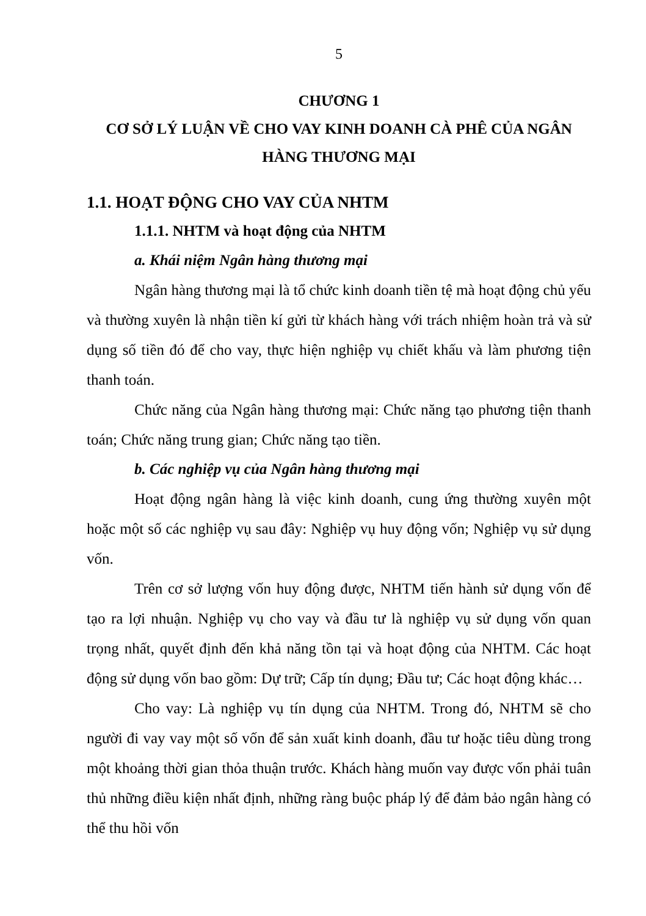5
CHƯƠNG 1
CƠ SỞ LÝ LUẬN VỀ CHO VAY KINH DOANH CÀ PHÊ CỦA NGÂN HÀNG THƯƠNG MẠI
1.1. HOẠT ĐỘNG CHO VAY CỦA NHTM
1.1.1. NHTM và hoạt động của NHTM
a. Khái niệm Ngân hàng thương mại
Ngân hàng thương mại là tổ chức kinh doanh tiền tệ mà hoạt động chủ yếu và thường xuyên là nhận tiền kí gửi từ khách hàng với trách nhiệm hoàn trả và sử dụng số tiền đó để cho vay, thực hiện nghiệp vụ chiết khấu và làm phương tiện thanh toán.
Chức năng của Ngân hàng thương mại: Chức năng tạo phương tiện thanh toán; Chức năng trung gian; Chức năng tạo tiền.
b. Các nghiệp vụ của Ngân hàng thương mại
Hoạt động ngân hàng là việc kinh doanh, cung ứng thường xuyên một hoặc một số các nghiệp vụ sau đây: Nghiệp vụ huy động vốn; Nghiệp vụ sử dụng vốn.
Trên cơ sở lượng vốn huy động được, NHTM tiến hành sử dụng vốn để tạo ra lợi nhuận. Nghiệp vụ cho vay và đầu tư là nghiệp vụ sử dụng vốn quan trọng nhất, quyết định đến khả năng tồn tại và hoạt động của NHTM. Các hoạt động sử dụng vốn bao gồm: Dự trữ; Cấp tín dụng; Đầu tư; Các hoạt động khác…
Cho vay: Là nghiệp vụ tín dụng của NHTM. Trong đó, NHTM sẽ cho người đi vay vay một số vốn để sản xuất kinh doanh, đầu tư hoặc tiêu dùng trong một khoảng thời gian thỏa thuận trước. Khách hàng muốn vay được vốn phải tuân thủ những điều kiện nhất định, những ràng buộc pháp lý để đảm bảo ngân hàng có thể thu hồi vốn